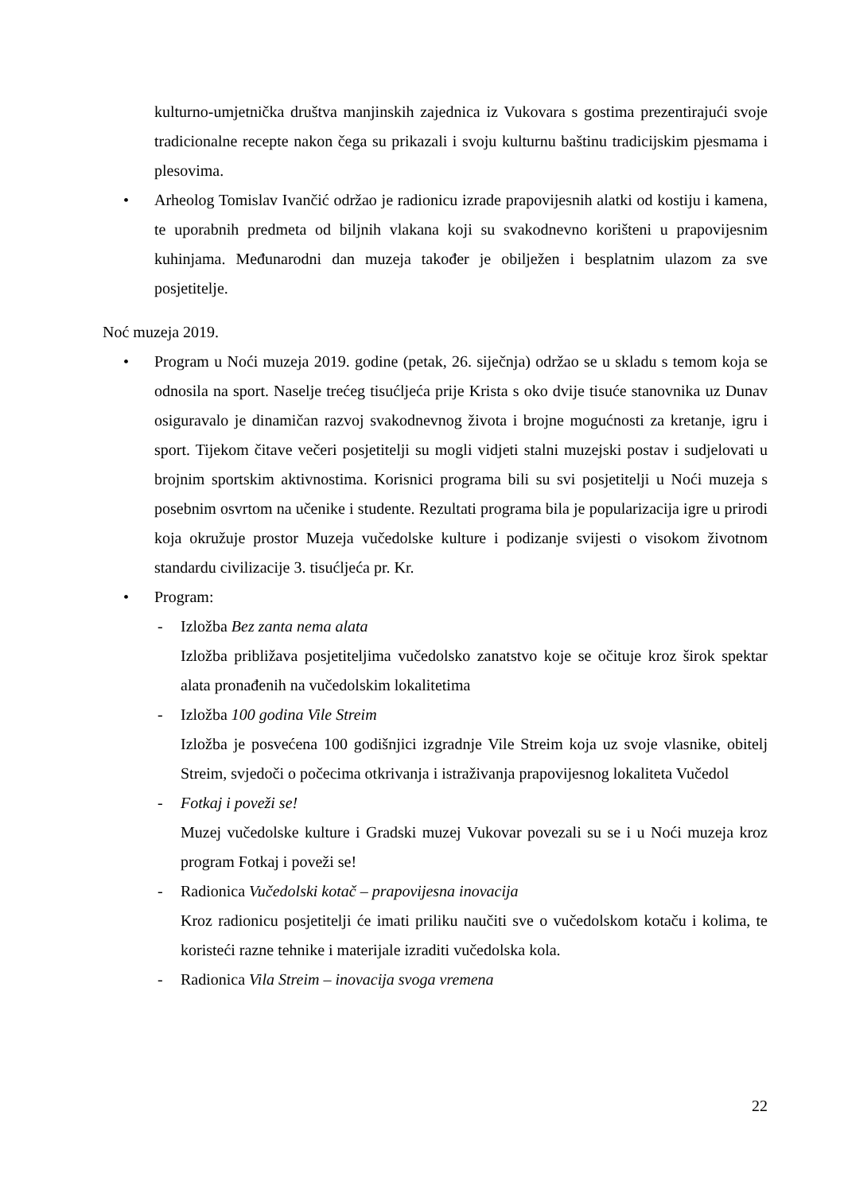kulturno-umjetnička društva manjinskih zajednica iz Vukovara s gostima prezentirajući svoje tradicionalne recepte nakon čega su prikazali i svoju kulturnu baštinu tradicijskim pjesmama i plesovima.
• Arheolog Tomislav Ivančić održao je radionicu izrade prapovijesnih alatki od kostiju i kamena, te uporabnih predmeta od biljnih vlakana koji su svakodnevno korišteni u prapovijesnim kuhinjama. Međunarodni dan muzeja također je obilježen i besplatnim ulazom za sve posjetitelje.
Noć muzeja 2019.
• Program u Noći muzeja 2019. godine (petak, 26. siječnja) održao se u skladu s temom koja se odnosila na sport. Naselje trećeg tisućljeća prije Krista s oko dvije tisuće stanovnika uz Dunav osiguravalo je dinamičan razvoj svakodnevnog života i brojne mogućnosti za kretanje, igru i sport. Tijekom čitave večeri posjetitelji su mogli vidjeti stalni muzejski postav i sudjelovati u brojnim sportskim aktivnostima. Korisnici programa bili su svi posjetitelji u Noći muzeja s posebnim osvrtom na učenike i studente. Rezultati programa bila je popularizacija igre u prirodi koja okružuje prostor Muzeja vučedolske kulture i podizanje svijesti o visokom životnom standardu civilizacije 3. tisućljeća pr. Kr.
• Program:
- Izložba Bez zanta nema alata
Izložba približava posjetiteljima vučedolsko zanatstvo koje se očituje kroz širok spektar alata pronađenih na vučedolskim lokalitetima
- Izložba 100 godina Vile Streim
Izložba je posvećena 100 godišnjici izgradnje Vile Streim koja uz svoje vlasnike, obitelj Streim, svjedoči o počecima otkrivanja i istraživanja prapovijesnog lokaliteta Vučedol
- Fotkaj i poveži se!
Muzej vučedolske kulture i Gradski muzej Vukovar povezali su se i u Noći muzeja kroz program Fotkaj i poveži se!
- Radionica Vučedolski kotač – prapovijesna inovacija
Kroz radionicu posjetitelji će imati priliku naučiti sve o vučedolskom kotaču i kolima, te koristeći razne tehnike i materijale izraditi vučedolska kola.
- Radionica Vila Streim – inovacija svoga vremena
22